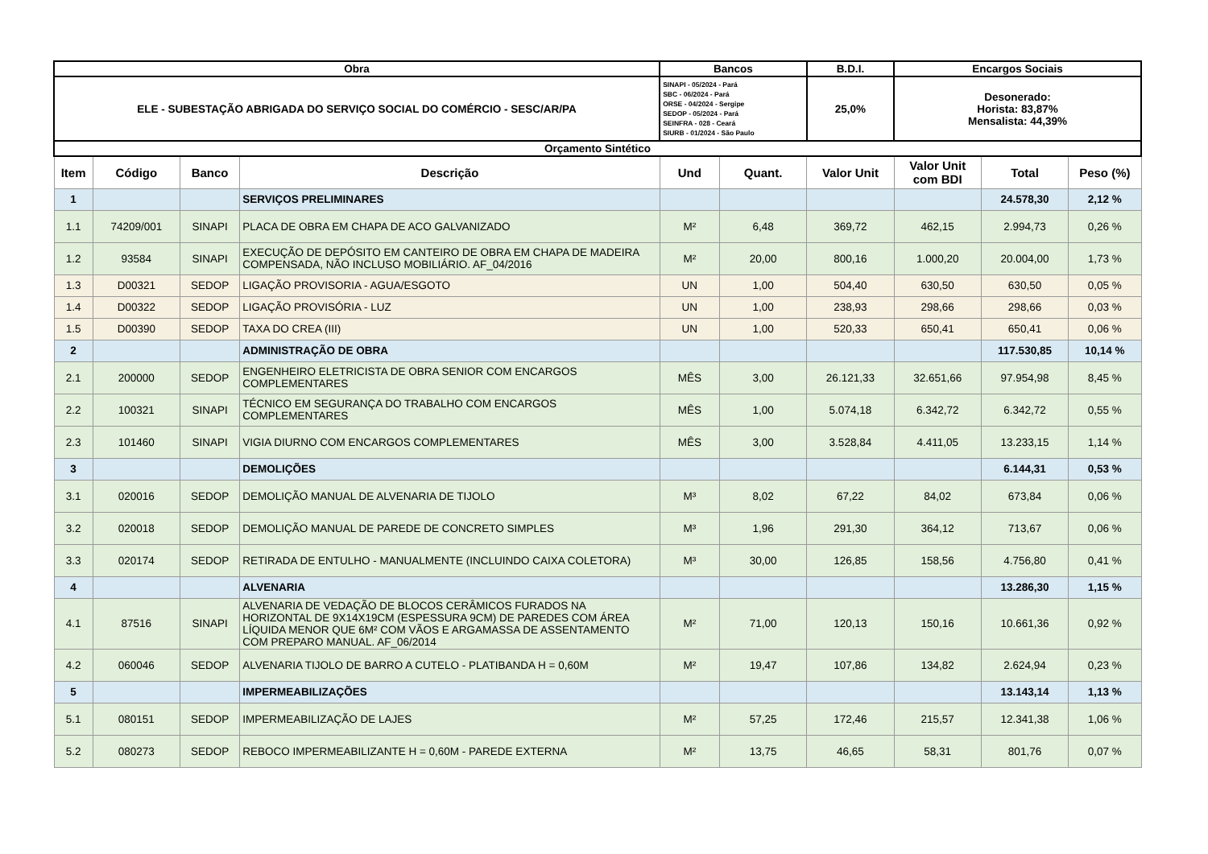| Obra | | | | Bancos | | B.D.I. | Encargos Sociais | | |
| --- | --- | --- | --- | --- | --- | --- | --- | --- | --- |
| ELE - SUBESTAÇÃO ABRIGADA DO SERVIÇO SOCIAL DO COMÉRCIO - SESC/AR/PA | | | | SINAPI - 05/2024 - Pará SBC - 06/2024 - Pará ORSE - 04/2024 - Sergipe SEDOP - 05/2024 - Pará SEINFRA - 028 - Ceará SIURB - 01/2024 - São Paulo | | 25,0% | Desonerado: Horista: 83,87% Mensalista: 44,39% | | |
| Orçamento Sintético | | | | | | | | | |
| Item | Código | Banco | Descrição | Und | Quant. | Valor Unit | Valor Unit com BDI | Total | Peso (%) |
| 1 | | | SERVIÇOS PRELIMINARES | | | | | 24.578,30 | 2,12 % |
| 1.1 | 74209/001 | SINAPI | PLACA DE OBRA EM CHAPA DE ACO GALVANIZADO | M² | 6,48 | 369,72 | 462,15 | 2.994,73 | 0,26 % |
| 1.2 | 93584 | SINAPI | EXECUÇÃO DE DEPÓSITO EM CANTEIRO DE OBRA EM CHAPA DE MADEIRA COMPENSADA, NÃO INCLUSO MOBILIÁRIO. AF_04/2016 | M² | 20,00 | 800,16 | 1.000,20 | 20.004,00 | 1,73 % |
| 1.3 | D00321 | SEDOP | LIGAÇÃO PROVISORIA - AGUA/ESGOTO | UN | 1,00 | 504,40 | 630,50 | 630,50 | 0,05 % |
| 1.4 | D00322 | SEDOP | LIGAÇÃO PROVISÓRIA - LUZ | UN | 1,00 | 238,93 | 298,66 | 298,66 | 0,03 % |
| 1.5 | D00390 | SEDOP | TAXA DO CREA (III) | UN | 1,00 | 520,33 | 650,41 | 650,41 | 0,06 % |
| 2 | | | ADMINISTRAÇÃO DE OBRA | | | | | 117.530,85 | 10,14 % |
| 2.1 | 200000 | SEDOP | ENGENHEIRO ELETRICISTA DE OBRA SENIOR COM ENCARGOS COMPLEMENTARES | MÊS | 3,00 | 26.121,33 | 32.651,66 | 97.954,98 | 8,45 % |
| 2.2 | 100321 | SINAPI | TÉCNICO EM SEGURANÇA DO TRABALHO COM ENCARGOS COMPLEMENTARES | MÊS | 1,00 | 5.074,18 | 6.342,72 | 6.342,72 | 0,55 % |
| 2.3 | 101460 | SINAPI | VIGIA DIURNO COM ENCARGOS COMPLEMENTARES | MÊS | 3,00 | 3.528,84 | 4.411,05 | 13.233,15 | 1,14 % |
| 3 | | | DEMOLIÇÕES | | | | | 6.144,31 | 0,53 % |
| 3.1 | 020016 | SEDOP | DEMOLIÇÃO MANUAL DE ALVENARIA DE TIJOLO | M³ | 8,02 | 67,22 | 84,02 | 673,84 | 0,06 % |
| 3.2 | 020018 | SEDOP | DEMOLIÇÃO MANUAL DE PAREDE DE CONCRETO SIMPLES | M³ | 1,96 | 291,30 | 364,12 | 713,67 | 0,06 % |
| 3.3 | 020174 | SEDOP | RETIRADA DE ENTULHO - MANUALMENTE (INCLUINDO CAIXA COLETORA) | M³ | 30,00 | 126,85 | 158,56 | 4.756,80 | 0,41 % |
| 4 | | | ALVENARIA | | | | | 13.286,30 | 1,15 % |
| 4.1 | 87516 | SINAPI | ALVENARIA DE VEDAÇÃO DE BLOCOS CERÂMICOS FURADOS NA HORIZONTAL DE 9X14X19CM (ESPESSURA 9CM) DE PAREDES COM ÁREA LÍQUIDA MENOR QUE 6M² COM VÃOS E ARGAMASSA DE ASSENTAMENTO COM PREPARO MANUAL. AF_06/2014 | M² | 71,00 | 120,13 | 150,16 | 10.661,36 | 0,92 % |
| 4.2 | 060046 | SEDOP | ALVENARIA TIJOLO DE BARRO A CUTELO - PLATIBANDA H = 0,60M | M² | 19,47 | 107,86 | 134,82 | 2.624,94 | 0,23 % |
| 5 | | | IMPERMEABILIZAÇÕES | | | | | 13.143,14 | 1,13 % |
| 5.1 | 080151 | SEDOP | IMPERMEABILIZAÇÃO DE LAJES | M² | 57,25 | 172,46 | 215,57 | 12.341,38 | 1,06 % |
| 5.2 | 080273 | SEDOP | REBOCO IMPERMEABILIZANTE H = 0,60M - PAREDE EXTERNA | M² | 13,75 | 46,65 | 58,31 | 801,76 | 0,07 % |